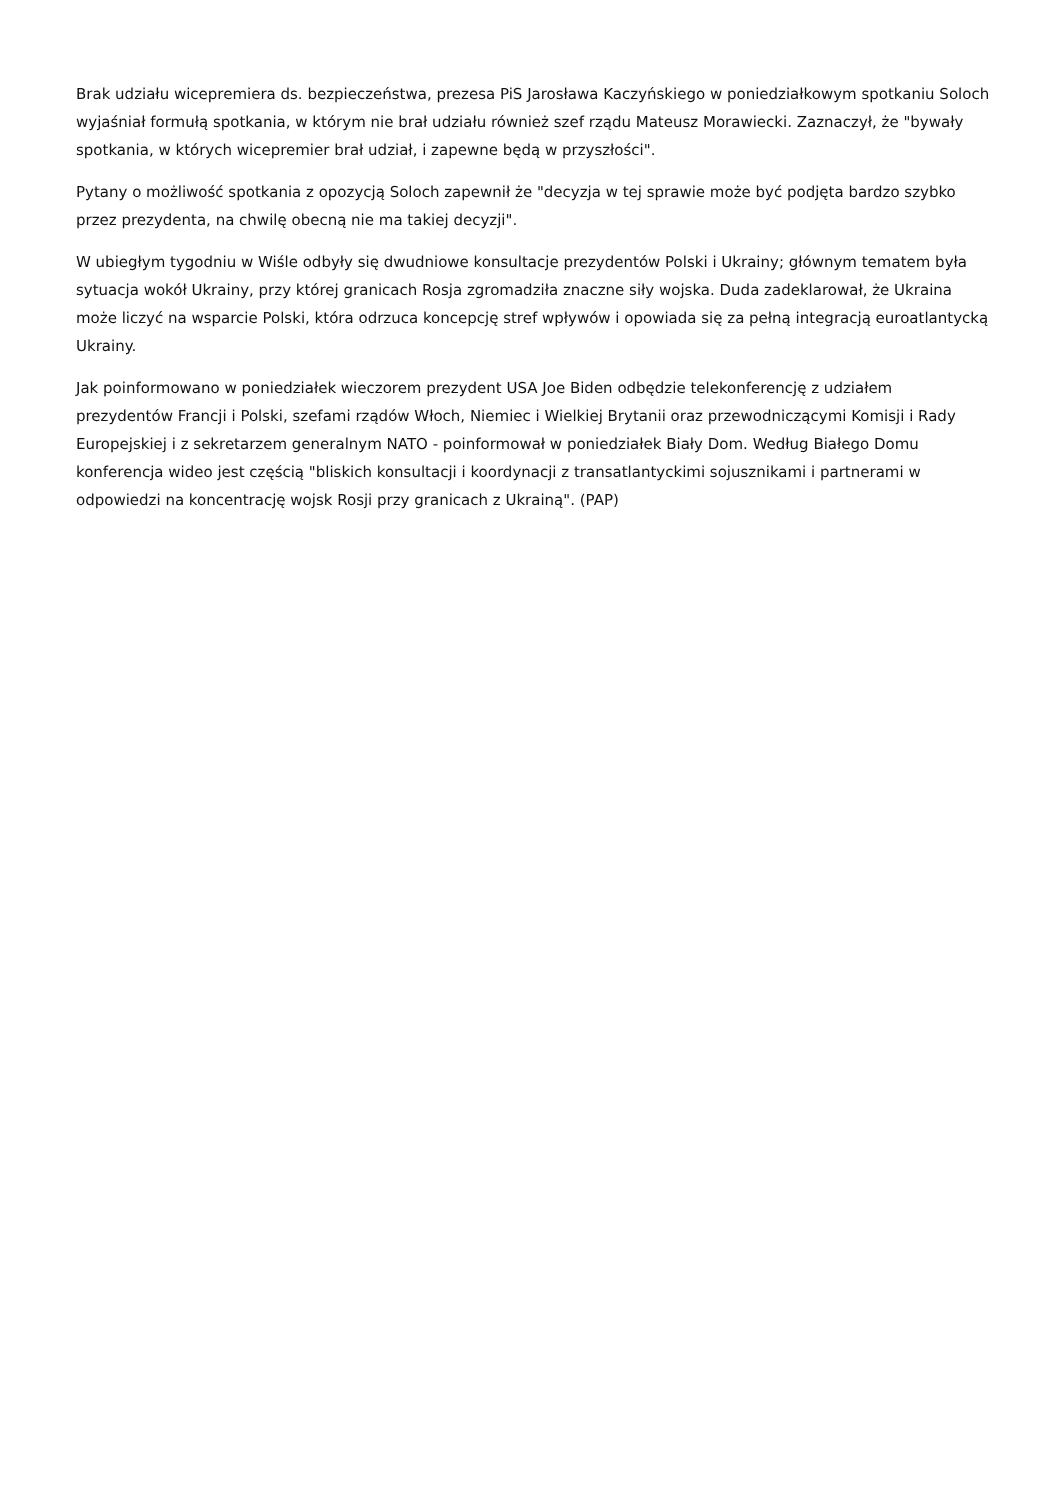Brak udziału wicepremiera ds. bezpieczeństwa, prezesa PiS Jarosława Kaczyńskiego w poniedziałkowym spotkaniu Soloch wyjaśniał formułą spotkania, w którym nie brał udziału również szef rządu Mateusz Morawiecki. Zaznaczył, że "bywały spotkania, w których wicepremier brał udział, i zapewne będą w przyszłości".
Pytany o możliwość spotkania z opozycją Soloch zapewnił że "decyzja w tej sprawie może być podjęta bardzo szybko przez prezydenta, na chwilę obecną nie ma takiej decyzji".
W ubiegłym tygodniu w Wiśle odbyły się dwudniowe konsultacje prezydentów Polski i Ukrainy; głównym tematem była sytuacja wokół Ukrainy, przy której granicach Rosja zgromadziła znaczne siły wojska. Duda zadeklarował, że Ukraina może liczyć na wsparcie Polski, która odrzuca koncepcję stref wpływów i opowiada się za pełną integracją euroatlantycką Ukrainy.
Jak poinformowano w poniedziałek wieczorem prezydent USA Joe Biden odbędzie telekonferencję z udziałem prezydentów Francji i Polski, szefami rządów Włoch, Niemiec i Wielkiej Brytanii oraz przewodniczącymi Komisji i Rady Europejskiej i z sekretarzem generalnym NATO - poinformował w poniedziałek Biały Dom. Według Białego Domu konferencja wideo jest częścią "bliskich konsultacji i koordynacji z transatlantyckimi sojusznikami i partnerami w odpowiedzi na koncentrację wojsk Rosji przy granicach z Ukrainą". (PAP)